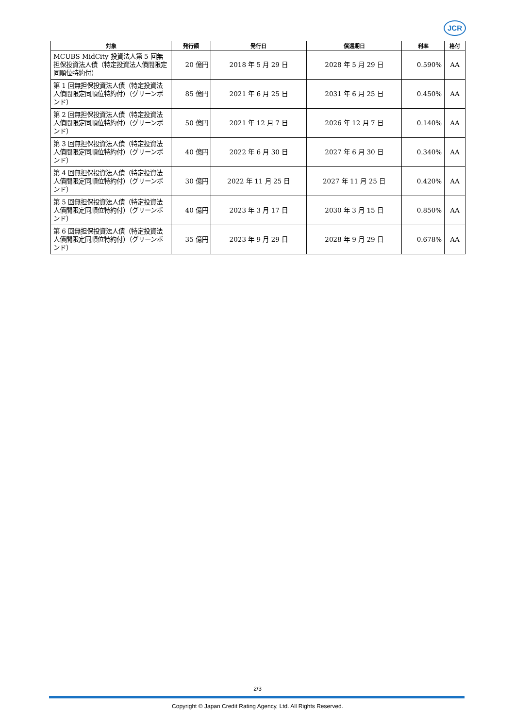JCR
| 対象 | 発行額 | 発行日 | 償還期日 | 利率 | 格付 |
| --- | --- | --- | --- | --- | --- |
| MCUBS MidCity 投資法人第 5 回無担保投資法人債（特定投資法人債間限定同順位特約付） | 20 億円 | 2018 年 5 月 29 日 | 2028 年 5 月 29 日 | 0.590% | AA |
| 第 1 回無担保投資法人債（特定投資法人債間限定同順位特約付）（グリーンボンド） | 85 億円 | 2021 年 6 月 25 日 | 2031 年 6 月 25 日 | 0.450% | AA |
| 第 2 回無担保投資法人債（特定投資法人債間限定同順位特約付）（グリーンボンド） | 50 億円 | 2021 年 12 月 7 日 | 2026 年 12 月 7 日 | 0.140% | AA |
| 第 3 回無担保投資法人債（特定投資法人債間限定同順位特約付）（グリーンボンド） | 40 億円 | 2022 年 6 月 30 日 | 2027 年 6 月 30 日 | 0.340% | AA |
| 第 4 回無担保投資法人債（特定投資法人債間限定同順位特約付）（グリーンボンド） | 30 億円 | 2022 年 11 月 25 日 | 2027 年 11 月 25 日 | 0.420% | AA |
| 第 5 回無担保投資法人債（特定投資法人債間限定同順位特約付）（グリーンボンド） | 40 億円 | 2023 年 3 月 17 日 | 2030 年 3 月 15 日 | 0.850% | AA |
| 第 6 回無担保投資法人債（特定投資法人債間限定同順位特約付）（グリーンボンド） | 35 億円 | 2023 年 9 月 29 日 | 2028 年 9 月 29 日 | 0.678% | AA |
2/3
Copyright © Japan Credit Rating Agency, Ltd. All Rights Reserved.